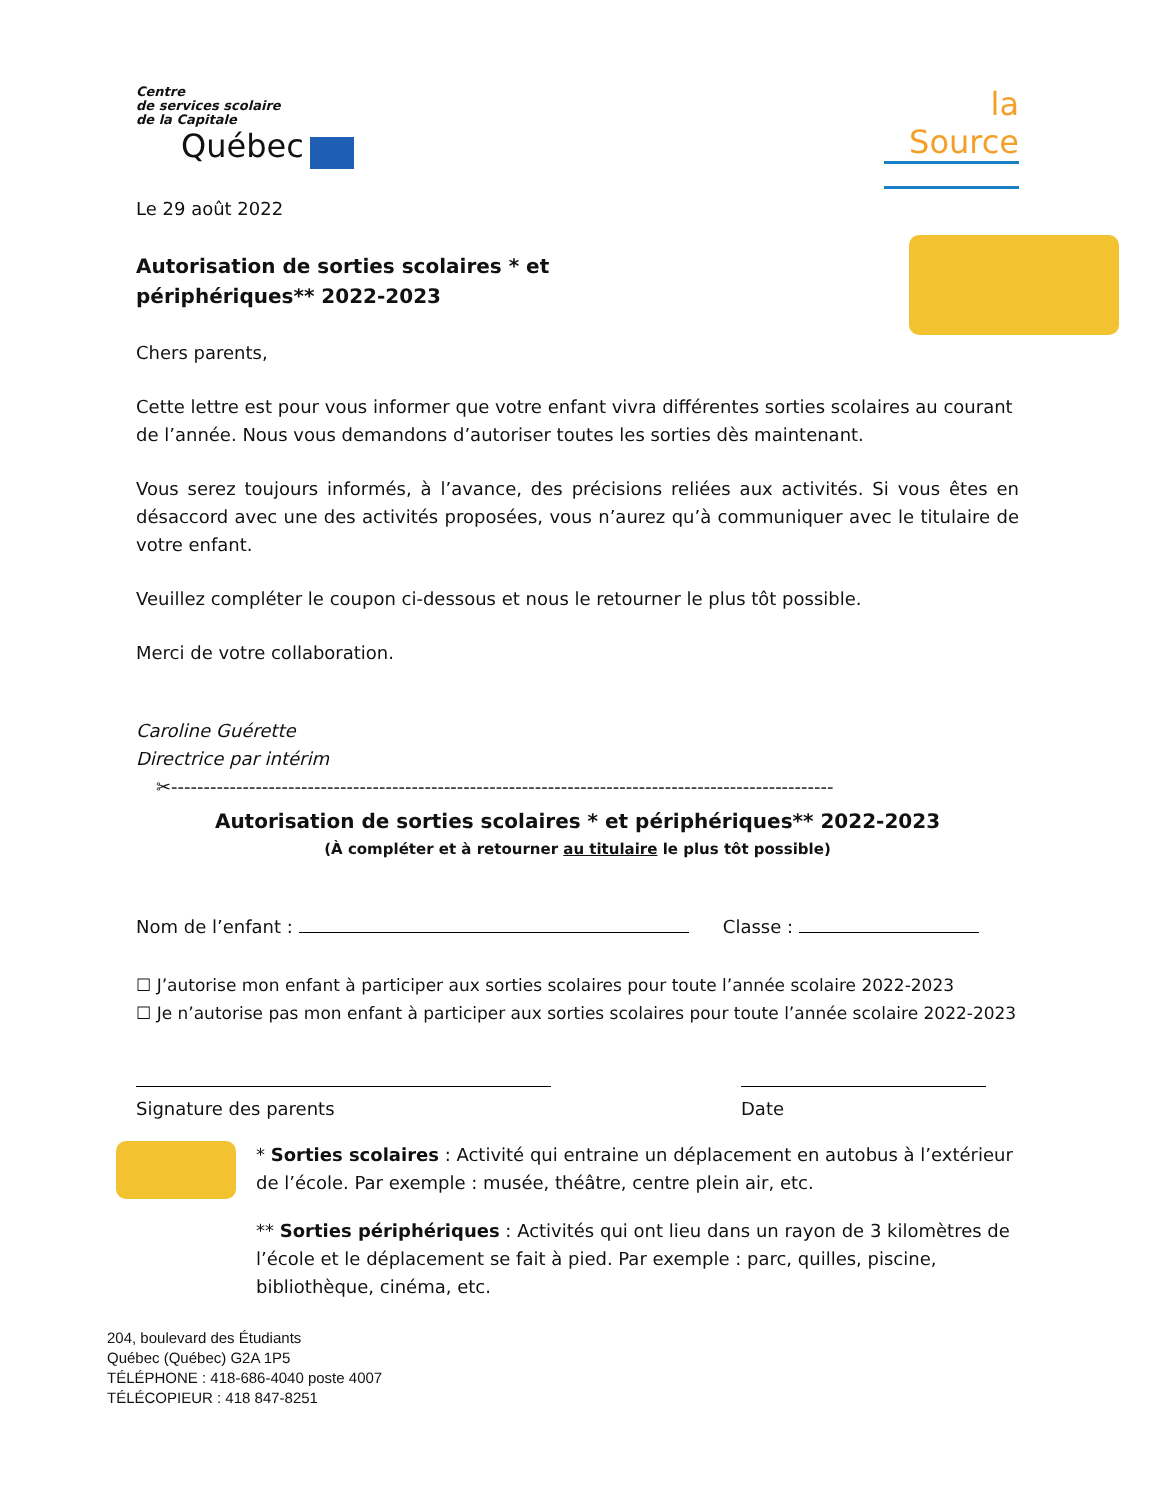Centre
de services scolaire
de la Capitale
Québec
la Source
Le 29 août 2022
Autorisation de sorties scolaires * et
périphériques** 2022-2023
Chers parents,
Cette lettre est pour vous informer que votre enfant vivra différentes sorties scolaires au courant de l’année. Nous vous demandons d’autoriser toutes les sorties dès maintenant.
Vous serez toujours informés, à l’avance, des précisions reliées aux activités. Si vous êtes en désaccord avec une des activités proposées, vous n’aurez qu’à communiquer avec le titulaire de votre enfant.
Veuillez compléter le coupon ci-dessous et nous le retourner le plus tôt possible.
Merci de votre collaboration.
Caroline Guérette
Directrice par intérim
✂------------------------------------------------------------------------------------------------------
Autorisation de sorties scolaires * et périphériques** 2022-2023
(À compléter et à retourner au titulaire le plus tôt possible)
Nom de l’enfant : Classe :
☐ J’autorise mon enfant à participer aux sorties scolaires pour toute l’année scolaire 2022-2023
☐ Je n’autorise pas mon enfant à participer aux sorties scolaires pour toute l’année scolaire 2022-2023
Signature des parents
Date
* Sorties scolaires : Activité qui entraine un déplacement en autobus à l’extérieur de l’école. Par exemple : musée, théâtre, centre plein air, etc.
** Sorties périphériques : Activités qui ont lieu dans un rayon de 3 kilomètres de l’école et le déplacement se fait à pied. Par exemple : parc, quilles, piscine, bibliothèque, cinéma, etc.
204, boulevard des Étudiants
Québec (Québec) G2A 1P5
TÉLÉPHONE : 418-686-4040 poste 4007
TÉLÉCOPIEUR : 418 847-8251